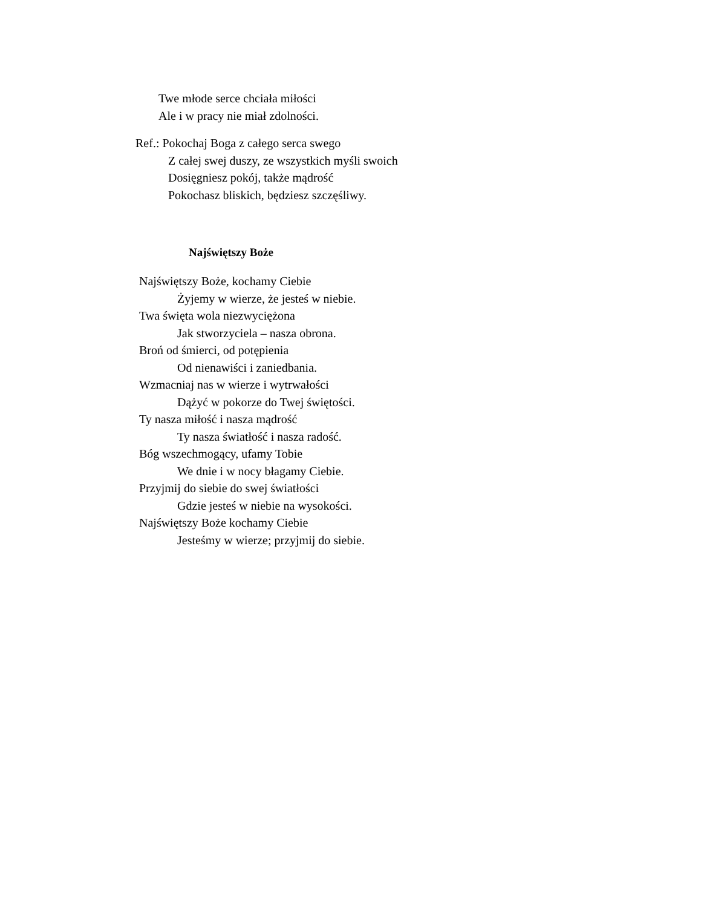Twe młode serce chciała miłości
Ale i w pracy nie miał zdolności.
Ref.: Pokochaj Boga z całego serca swego
Z całej swej duszy, ze wszystkich myśli swoich
Dosięgniesz pokój, także mądrość
Pokochasz bliskich, będziesz szczęśliwy.
Najświętszy Boże
Najświętszy Boże, kochamy Ciebie
Żyjemy w wierze, że jesteś w niebie.
Twa święta wola niezwyciężona
Jak stworzyciela – nasza obrona.
Broń od śmierci, od potępienia
Od nienawiści i zaniedbania.
Wzmacniaj nas w wierze i wytrwałości
Dążyć w pokorze do Twej świętości.
Ty nasza miłość i nasza mądrość
Ty nasza światłość i nasza radość.
Bóg wszechmogący, ufamy Tobie
We dnie i w nocy błagamy Ciebie.
Przyjmij do siebie do swej światłości
Gdzie jesteś w niebie na wysokości.
Najświętszy Boże kochamy Ciebie
Jesteśmy w wierze; przyjmij do siebie.